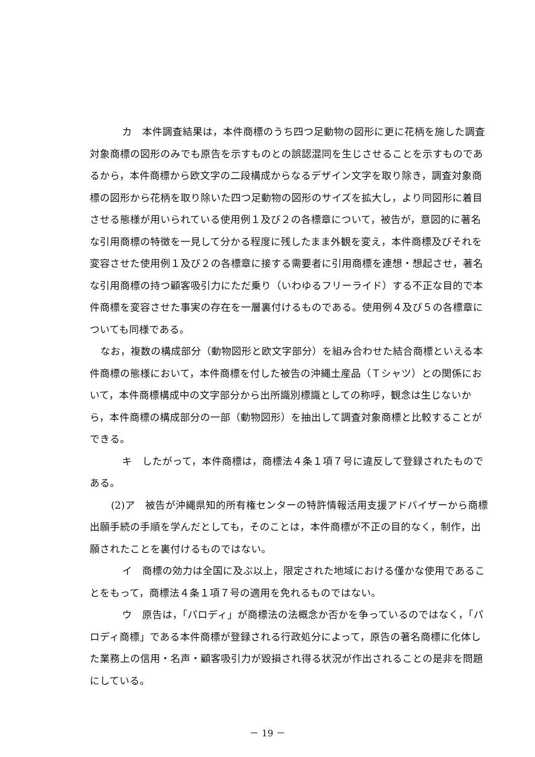カ　本件調査結果は，本件商標のうち四つ足動物の図形に更に花柄を施した調査対象商標の図形のみでも原告を示すものとの誤認混同を生じさせることを示すものであるから，本件商標から欧文字の二段構成からなるデザイン文字を取り除き，調査対象商標の図形から花柄を取り除いた四つ足動物の図形のサイズを拡大し，より同図形に着目させる態様が用いられている使用例１及び２の各標章について，被告が，意図的に著名な引用商標の特徴を一見して分かる程度に残したまま外観を変え，本件商標及びそれを変容させた使用例１及び２の各標章に接する需要者に引用商標を連想・想起させ，著名な引用商標の持つ顧客吸引力にただ乗り（いわゆるフリーライド）する不正な目的で本件商標を変容させた事実の存在を一層裏付けるものである。使用例４及び５の各標章についても同様である。
なお，複数の構成部分（動物図形と欧文字部分）を組み合わせた結合商標といえる本件商標の態様において，本件商標を付した被告の沖縄土産品（Ｔシャツ）との関係において，本件商標構成中の文字部分から出所識別標識としての称呼，観念は生じないから，本件商標の構成部分の一部（動物図形）を抽出して調査対象商標と比較することができる。
キ　したがって，本件商標は，商標法４条１項７号に違反して登録されたものである。
(2)ア　被告が沖縄県知的所有権センターの特許情報活用支援アドバイザーから商標出願手続の手順を学んだとしても，そのことは，本件商標が不正の目的なく，制作，出願されたことを裏付けるものではない。
イ　商標の効力は全国に及ぶ以上，限定された地域における僅かな使用であることをもって，商標法４条１項７号の適用を免れるものではない。
ウ　原告は，「パロディ」が商標法の法概念か否かを争っているのではなく，「パロディ商標」である本件商標が登録される行政処分によって，原告の著名商標に化体した業務上の信用・名声・顧客吸引力が毀損され得る状況が作出されることの是非を問題にしている。
－ 19 －